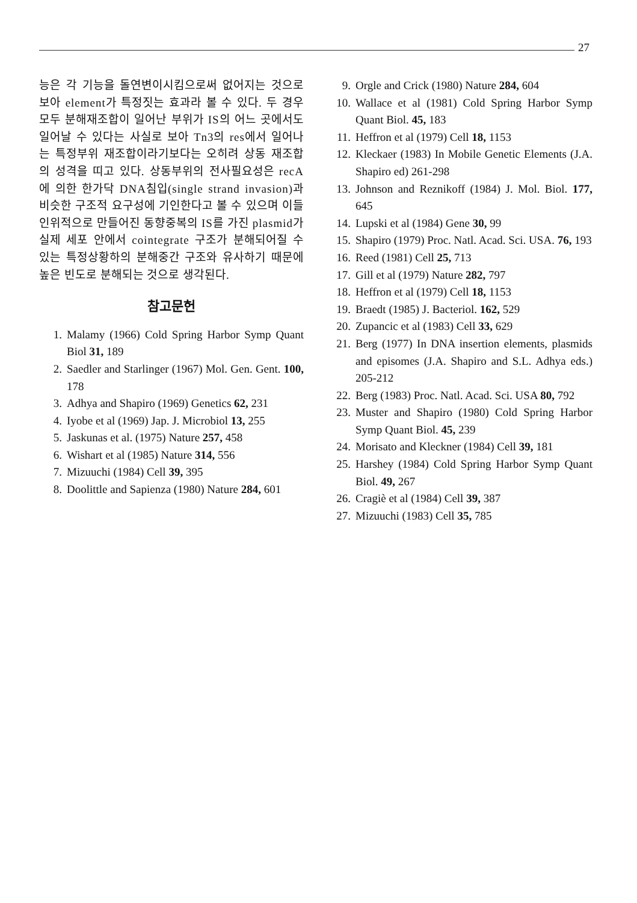27
능은 각 기능을 돌연변이시킴으로써 없어지는 것으로 보아 element가 특정짓는 효과라 볼 수 있다. 두 경우 모두 분해재조합이 일어난 부위가 IS의 어느 곳에서도 일어날 수 있다는 사실로 보아 Tn3의 res에서 일어나는 특정부위 재조합이라기보다는 오히려 상동 재조합의 성격을 띠고 있다. 상동부위의 전사필요성은 recA에 의한 한가닥 DNA침입(single strand invasion)과 비슷한 구조적 요구성에 기인한다고 볼 수 있으며 이들 인위적으로 만들어진 동향중복의 IS를 가진 plasmid가 실제 세포 안에서 cointegrate 구조가 분해되어질 수 있는 특정상황하의 분해중간 구조와 유사하기 때문에 높은 빈도로 분해되는 것으로 생각된다.
참고문헌
1. Malamy (1966) Cold Spring Harbor Symp Quant Biol 31, 189
2. Saedler and Starlinger (1967) Mol. Gen. Gent. 100, 178
3. Adhya and Shapiro (1969) Genetics 62, 231
4. Iyobe et al (1969) Jap. J. Microbiol 13, 255
5. Jaskunas et al. (1975) Nature 257, 458
6. Wishart et al (1985) Nature 314, 556
7. Mizuuchi (1984) Cell 39, 395
8. Doolittle and Sapienza (1980) Nature 284, 601
9. Orgle and Crick (1980) Nature 284, 604
10. Wallace et al (1981) Cold Spring Harbor Symp Quant Biol. 45, 183
11. Heffron et al (1979) Cell 18, 1153
12. Kleckaer (1983) In Mobile Genetic Elements (J.A. Shapiro ed) 261-298
13. Johnson and Reznikoff (1984) J. Mol. Biol. 177, 645
14. Lupski et al (1984) Gene 30, 99
15. Shapiro (1979) Proc. Natl. Acad. Sci. USA. 76, 193
16. Reed (1981) Cell 25, 713
17. Gill et al (1979) Nature 282, 797
18. Heffron et al (1979) Cell 18, 1153
19. Braedt (1985) J. Bacteriol. 162, 529
20. Zupancic et al (1983) Cell 33, 629
21. Berg (1977) In DNA insertion elements, plasmids and episomes (J.A. Shapiro and S.L. Adhya eds.) 205-212
22. Berg (1983) Proc. Natl. Acad. Sci. USA 80, 792
23. Muster and Shapiro (1980) Cold Spring Harbor Symp Quant Biol. 45, 239
24. Morisato and Kleckner (1984) Cell 39, 181
25. Harshey (1984) Cold Spring Harbor Symp Quant Biol. 49, 267
26. Cragiè et al (1984) Cell 39, 387
27. Mizuuchi (1983) Cell 35, 785